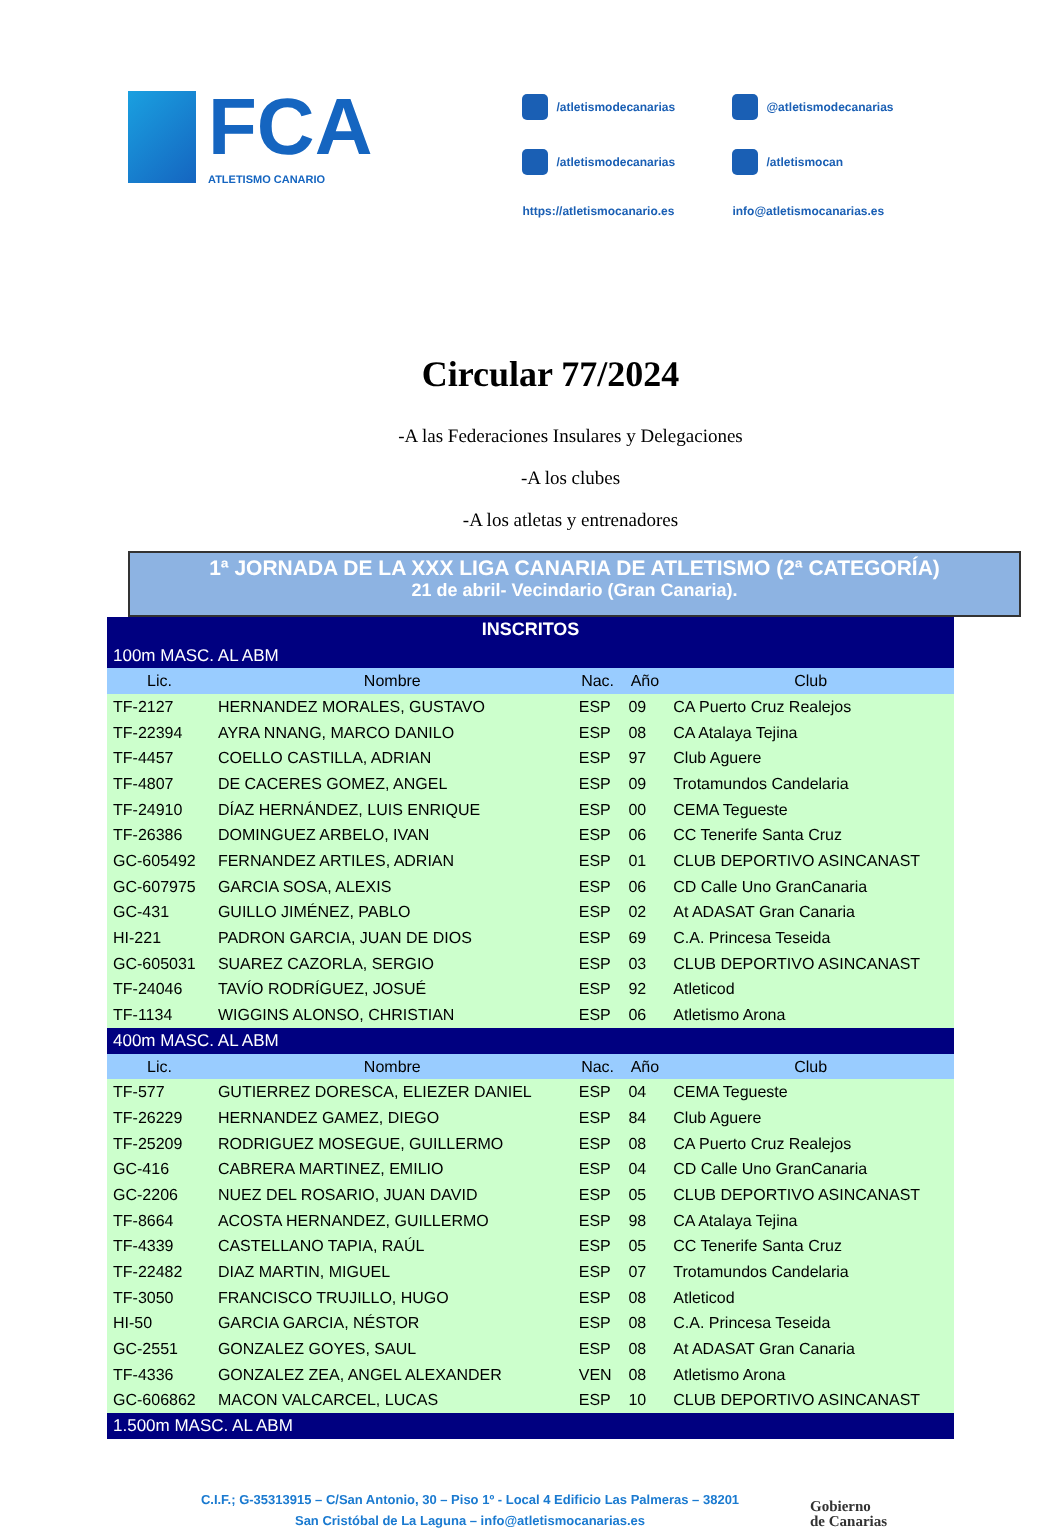FCA
ATLETISMO CANARIO
/atletismodecanarias
@atletismodecanarias
/atletismodecanarias
/atletismocan
https://atletismocanario.es
info@atletismocanarias.es
Circular 77/2024
-A las Federaciones Insulares y Delegaciones
-A los clubes
-A los atletas y entrenadores
1ª JORNADA DE LA XXX LIGA CANARIA DE ATLETISMO (2ª CATEGORÍA)
21 de abril- Vecindario (Gran Canaria).
| INSCRITOS | | | | |
| --- | --- | --- | --- | --- |
| 100m MASC. AL ABM | | | | |
| Lic. | Nombre | Nac. | Año | Club |
| TF-2127 | HERNANDEZ MORALES, GUSTAVO | ESP | 09 | CA Puerto Cruz Realejos |
| TF-22394 | AYRA NNANG, MARCO DANILO | ESP | 08 | CA Atalaya Tejina |
| TF-4457 | COELLO CASTILLA, ADRIAN | ESP | 97 | Club Aguere |
| TF-4807 | DE CACERES GOMEZ, ANGEL | ESP | 09 | Trotamundos Candelaria |
| TF-24910 | DÍAZ HERNÁNDEZ, LUIS ENRIQUE | ESP | 00 | CEMA Tegueste |
| TF-26386 | DOMINGUEZ ARBELO, IVAN | ESP | 06 | CC Tenerife Santa Cruz |
| GC-605492 | FERNANDEZ ARTILES, ADRIAN | ESP | 01 | CLUB DEPORTIVO ASINCANAST |
| GC-607975 | GARCIA SOSA, ALEXIS | ESP | 06 | CD Calle Uno GranCanaria |
| GC-431 | GUILLO JIMÉNEZ, PABLO | ESP | 02 | At ADASAT Gran Canaria |
| HI-221 | PADRON GARCIA, JUAN DE DIOS | ESP | 69 | C.A. Princesa Teseida |
| GC-605031 | SUAREZ CAZORLA, SERGIO | ESP | 03 | CLUB DEPORTIVO ASINCANAST |
| TF-24046 | TAVÍO RODRÍGUEZ, JOSUÉ | ESP | 92 | Atleticod |
| TF-1134 | WIGGINS ALONSO, CHRISTIAN | ESP | 06 | Atletismo Arona |
| 400m MASC. AL ABM | | | | |
| Lic. | Nombre | Nac. | Año | Club |
| TF-577 | GUTIERREZ DORESCA, ELIEZER DANIEL | ESP | 04 | CEMA Tegueste |
| TF-26229 | HERNANDEZ GAMEZ, DIEGO | ESP | 84 | Club Aguere |
| TF-25209 | RODRIGUEZ MOSEGUE, GUILLERMO | ESP | 08 | CA Puerto Cruz Realejos |
| GC-416 | CABRERA MARTINEZ, EMILIO | ESP | 04 | CD Calle Uno GranCanaria |
| GC-2206 | NUEZ DEL ROSARIO, JUAN DAVID | ESP | 05 | CLUB DEPORTIVO ASINCANAST |
| TF-8664 | ACOSTA HERNANDEZ, GUILLERMO | ESP | 98 | CA Atalaya Tejina |
| TF-4339 | CASTELLANO TAPIA, RAÚL | ESP | 05 | CC Tenerife Santa Cruz |
| TF-22482 | DIAZ MARTIN, MIGUEL | ESP | 07 | Trotamundos Candelaria |
| TF-3050 | FRANCISCO TRUJILLO, HUGO | ESP | 08 | Atleticod |
| HI-50 | GARCIA GARCIA, NÉSTOR | ESP | 08 | C.A. Princesa Teseida |
| GC-2551 | GONZALEZ GOYES, SAUL | ESP | 08 | At ADASAT Gran Canaria |
| TF-4336 | GONZALEZ ZEA, ANGEL ALEXANDER | VEN | 08 | Atletismo Arona |
| GC-606862 | MACON VALCARCEL, LUCAS | ESP | 10 | CLUB DEPORTIVO ASINCANAST |
| 1.500m MASC. AL ABM | | | | |
C.I.F.; G-35313915 – C/San Antonio, 30 – Piso 1º - Local 4 Edificio Las Palmeras – 38201
San Cristóbal de La Laguna – info@atletismocanarias.es
Gobierno
de Canarias